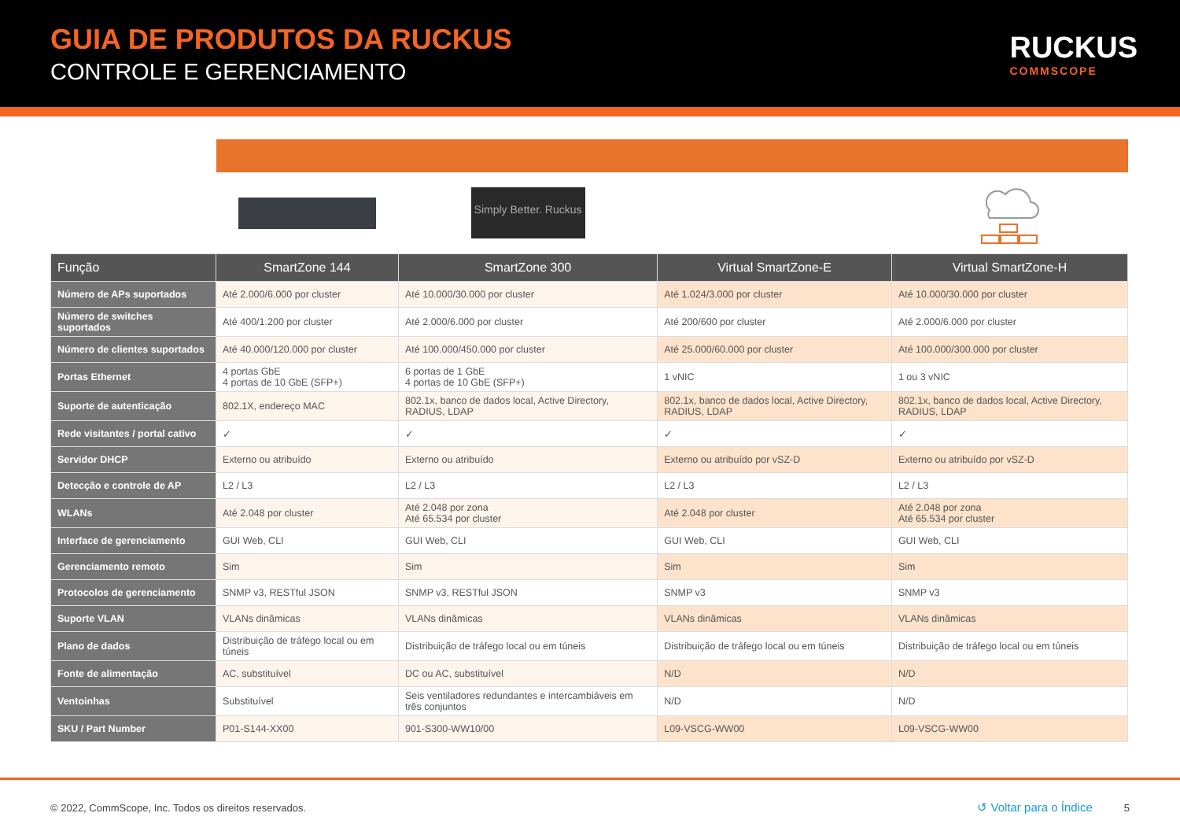GUIA DE PRODUTOS DA RUCKUS
CONTROLE E GERENCIAMENTO
RUCKUS
COMMSCOPE
| | | Simply Better. Ruckus | | |
| Função | SmartZone 144 | SmartZone 300 | Virtual SmartZone-E | Virtual SmartZone-H |
| Número de APs suportados | Até 2.000/6.000 por cluster | Até 10.000/30.000 por cluster | Até 1.024/3.000 por cluster | Até 10.000/30.000 por cluster |
| Número de switches suportados | Até 400/1.200 por cluster | Até 2.000/6.000 por cluster | Até 200/600 por cluster | Até 2.000/6.000 por cluster |
| Número de clientes suportados | Até 40.000/120.000 por cluster | Até 100.000/450.000 por cluster | Até 25.000/60.000 por cluster | Até 100.000/300.000 por cluster |
| Portas Ethernet | 4 portas GbE 4 portas de 10 GbE (SFP+) | 6 portas de 1 GbE 4 portas de 10 GbE (SFP+) | 1 vNIC | 1 ou 3 vNIC |
| Suporte de autenticação | 802.1X, endereço MAC | 802.1x, banco de dados local, Active Directory, RADIUS, LDAP | 802.1x, banco de dados local, Active Directory, RADIUS, LDAP | 802.1x, banco de dados local, Active Directory, RADIUS, LDAP |
| Rede visitantes / portal cativo | ✓ | ✓ | ✓ | ✓ |
| Servidor DHCP | Externo ou atribuído | Externo ou atribuído | Externo ou atribuído por vSZ-D | Externo ou atribuído por vSZ-D |
| Detecção e controle de AP | L2 / L3 | L2 / L3 | L2 / L3 | L2 / L3 |
| WLANs | Até 2.048 por cluster | Até 2.048 por zona Até 65.534 por cluster | Até 2.048 por cluster | Até 2.048 por zona Até 65.534 por cluster |
| Interface de gerenciamento | GUI Web, CLI | GUI Web, CLI | GUI Web, CLI | GUI Web, CLI |
| Gerenciamento remoto | Sim | Sim | Sim | Sim |
| Protocolos de gerenciamento | SNMP v3, RESTful JSON | SNMP v3, RESTful JSON | SNMP v3 | SNMP v3 |
| Suporte VLAN | VLANs dinâmicas | VLANs dinâmicas | VLANs dinâmicas | VLANs dinâmicas |
| Plano de dados | Distribuição de tráfego local ou em túneis | Distribuição de tráfego local ou em túneis | Distribuição de tráfego local ou em túneis | Distribuição de tráfego local ou em túneis |
| Fonte de alimentação | AC, substituível | DC ou AC, substituível | N/D | N/D |
| Ventoinhas | Substituível | Seis ventiladores redundantes e intercambiáveis em três conjuntos | N/D | N/D |
| SKU / Part Number | P01-S144-XX00 | 901-S300-WW10/00 | L09-VSCG-WW00 | L09-VSCG-WW00 |
© 2022, CommScope, Inc. Todos os direitos reservados. ↺ Voltar para o Índice 5